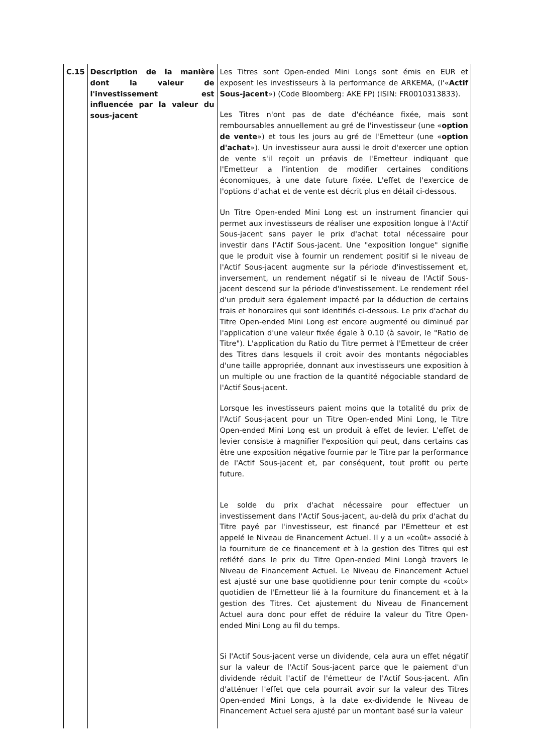| C.15 | Description de la manière dont la valeur de l'investissement est influencée par la valeur du sous-jacent | Les Titres sont Open-ended Mini Longs sont émis en EUR et exposent les investisseurs à la performance de ARKEMA, (l'« Actif Sous-jacent ») (Code Bloomberg: AKE FP) (ISIN: FR0010313833). Les Titres n'ont pas de date d'échéance fixée, mais sont remboursables annuellement au gré de l'investisseur (une « option de vente ») et tous les jours au gré de l'Emetteur (une « option d'achat »). Un investisseur aura aussi le droit d'exercer une option de vente s'il reçoit un préavis de l'Emetteur indiquant que l'Emetteur a l'intention de modifier certaines conditions économiques, à une date future fixée. L'effet de l'exercice de l'options d'achat et de vente est décrit plus en détail ci-dessous. Un Titre Open-ended Mini Long est un instrument financier qui permet aux investisseurs de réaliser une exposition longue à l'Actif Sous-jacent sans payer le prix d'achat total nécessaire pour investir dans l'Actif Sous-jacent. Une "exposition longue" signifie que le produit vise à fournir un rendement positif si le niveau de l'Actif Sous-jacent augmente sur la période d'investissement et, inversement, un rendement négatif si le niveau de l'Actif Sous-jacent descend sur la période d'investissement. Le rendement réel d'un produit sera également impacté par la déduction de certains frais et honoraires qui sont identifiés ci-dessous. Le prix d'achat du Titre Open-ended Mini Long est encore augmenté ou diminué par l'application d'une valeur fixée égale à 0.10 (à savoir, le "Ratio de Titre"). L'application du Ratio du Titre permet à l'Emetteur de créer des Titres dans lesquels il croit avoir des montants négociables d'une taille appropriée, donnant aux investisseurs une exposition à un multiple ou une fraction de la quantité négociable standard de l'Actif Sous-jacent. Lorsque les investisseurs paient moins que la totalité du prix de l'Actif Sous-jacent pour un Titre Open-ended Mini Long, le Titre Open-ended Mini Long est un produit à effet de levier. L'effet de levier consiste à magnifier l'exposition qui peut, dans certains cas être une exposition négative fournie par le Titre par la performance de l'Actif Sous-jacent et, par conséquent, tout profit ou perte future. Le solde du prix d'achat nécessaire pour effectuer un investissement dans l'Actif Sous-jacent, au-delà du prix d'achat du Titre payé par l'investisseur, est financé par l'Emetteur et est appelé le Niveau de Financement Actuel. Il y a un «coût» associé à la fourniture de ce financement et à la gestion des Titres qui est reflété dans le prix du Titre Open-ended Mini Longà travers le Niveau de Financement Actuel. Le Niveau de Financement Actuel est ajusté sur une base quotidienne pour tenir compte du «coût» quotidien de l'Emetteur lié à la fourniture du financement et à la gestion des Titres. Cet ajustement du Niveau de Financement Actuel aura donc pour effet de réduire la valeur du Titre Open-ended Mini Long au fil du temps. Si l'Actif Sous-jacent verse un dividende, cela aura un effet négatif sur la valeur de l'Actif Sous-jacent parce que le paiement d'un dividende réduit l'actif de l'émetteur de l'Actif Sous-jacent. Afin d'atténuer l'effet que cela pourrait avoir sur la valeur des Titres Open-ended Mini Longs, à la date ex-dividende le Niveau de Financement Actuel sera ajusté par un montant basé sur la valeur |